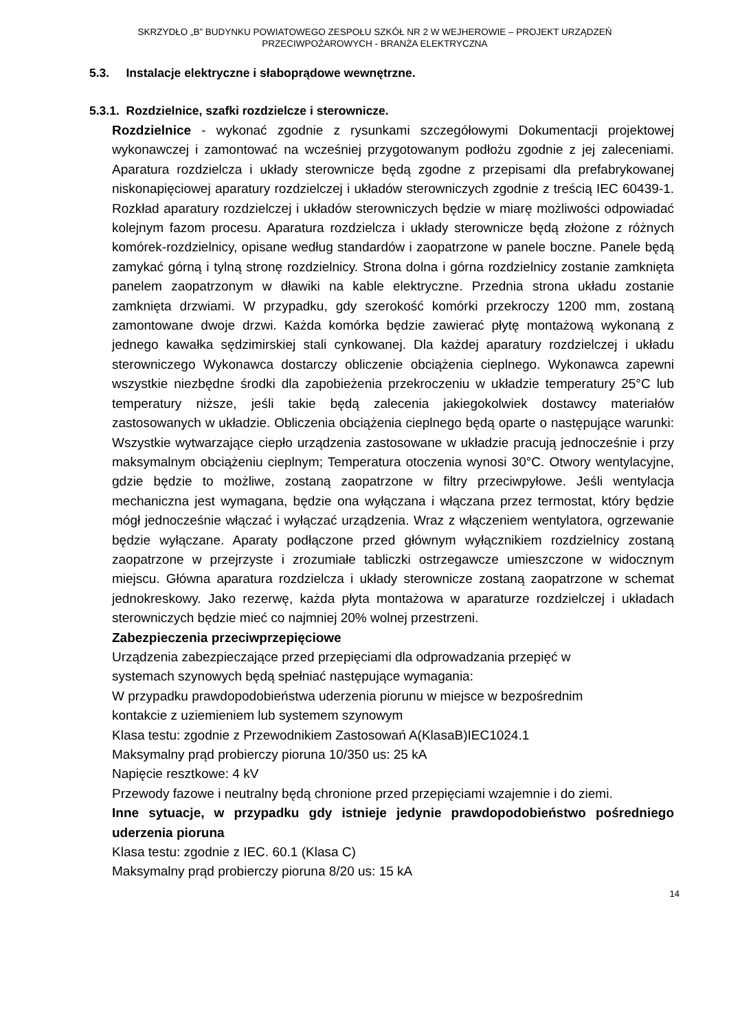SKRZYDŁO „B” BUDYNKU POWIATOWEGO ZESPOŁU SZKÓŁ NR 2 W WEJHEROWIE – PROJEKT URZĄDZEŃ
PRZECIWPOŻAROWYCH - BRANŻA ELEKTRYCZNA
5.3. Instalacje elektryczne i słaboprądowe wewnętrzne.
5.3.1. Rozdzielnice, szafki rozdzielcze i sterownicze.
Rozdzielnice - wykonać zgodnie z rysunkami szczegółowymi Dokumentacji projektowej wykonawczej i zamontować na wcześniej przygotowanym podłożu zgodnie z jej zaleceniami. Aparatura rozdzielcza i układy sterownicze będą zgodne z przepisami dla prefabrykowanej niskonapięciowej aparatury rozdzielczej i układów sterowniczych zgodnie z treścią IEC 60439-1. Rozkład aparatury rozdzielczej i układów sterowniczych będzie w miarę możliwości odpowiadać kolejnym fazom procesu. Aparatura rozdzielcza i układy sterownicze będą złożone z różnych komórek-rozdzielnicy, opisane według standardów i zaopatrzone w panele boczne. Panele będą zamykać górną i tylną stronę rozdzielnicy. Strona dolna i górna rozdzielnicy zostanie zamknięta panelem zaopatrzonym w dławiki na kable elektryczne. Przednia strona układu zostanie zamknięta drzwiami. W przypadku, gdy szerokość komórki przekroczy 1200 mm, zostaną zamontowane dwoje drzwi. Każda komórka będzie zawierać płytę montażową wykonaną z jednego kawałka sędzimirskiej stali cynkowanej. Dla każdej aparatury rozdzielczej i układu sterowniczego Wykonawca dostarczy obliczenie obciążenia cieplnego. Wykonawca zapewni wszystkie niezbędne środki dla zapobieżenia przekroczeniu w układzie temperatury 25°C lub temperatury niższe, jeśli takie będą zalecenia jakiegokolwiek dostawcy materiałów zastosowanych w układzie. Obliczenia obciążenia cieplnego będą oparte o następujące warunki: Wszystkie wytwarzające ciepło urządzenia zastosowane w układzie pracują jednocześnie i przy maksymalnym obciążeniu cieplnym; Temperatura otoczenia wynosi 30°C. Otwory wentylacyjne, gdzie będzie to możliwe, zostaną zaopatrzone w filtry przeciwpyłowe. Jeśli wentylacja mechaniczna jest wymagana, będzie ona wyłączana i włączana przez termostat, który będzie mógł jednocześnie włączać i wyłączać urządzenia. Wraz z włączeniem wentylatora, ogrzewanie będzie wyłączane. Aparaty podłączone przed głównym wyłącznikiem rozdzielnicy zostaną zaopatrzone w przejrzyste i zrozumiałe tabliczki ostrzegawcze umieszczone w widocznym miejscu. Główna aparatura rozdzielcza i układy sterownicze zostaną zaopatrzone w schemat jednokreskowy. Jako rezerwę, każda płyta montażowa w aparaturze rozdzielczej i układach sterowniczych będzie mieć co najmniej 20% wolnej przestrzeni.
Zabezpieczenia przeciwprzepięciowe
Urządzenia zabezpieczające przed przepięciami dla odprowadzania przepięć w
systemach szynowych będą spełniać następujące wymagania:
W przypadku prawdopodobieństwa uderzenia piorunu w miejsce w bezpośrednim
kontakcie z uziemieniem lub systemem szynowym
Klasa testu: zgodnie z Przewodnikiem Zastosowań A(KlasaB)IEC1024.1
Maksymalny prąd probierczy pioruna 10/350 us: 25 kA
Napięcie resztkowe: 4 kV
Przewody fazowe i neutralny będą chronione przed przepięciami wzajemnie i do ziemi.
Inne sytuacje, w przypadku gdy istnieje jedynie prawdopodobieństwo pośredniego uderzenia pioruna
Klasa testu: zgodnie z IEC. 60.1 (Klasa C)
Maksymalny prąd probierczy pioruna 8/20 us: 15 kA
14